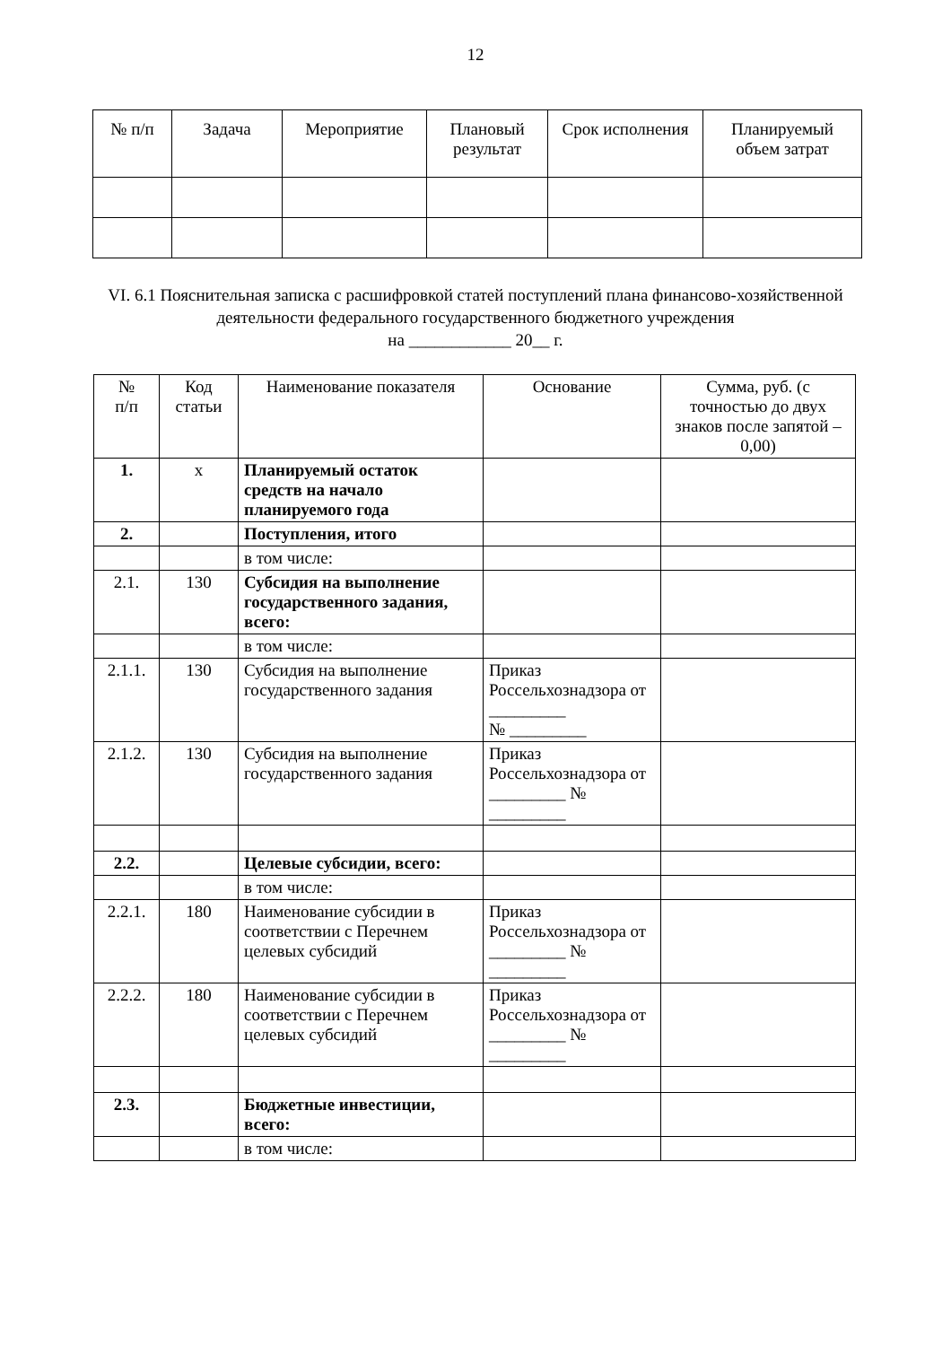12
| № п/п | Задача | Мероприятие | Плановый результат | Срок исполнения | Планируемый объем затрат |
| --- | --- | --- | --- | --- | --- |
VI. 6.1 Пояснительная записка с расшифровкой статей поступлений плана финансово-хозяйственной деятельности федерального государственного бюджетного учреждения
на ____________ 20__ г.
| № п/п | Код статьи | Наименование показателя | Основание | Сумма, руб. (с точностью до двух знаков после запятой – 0,00) |
| --- | --- | --- | --- | --- |
| 1. | x | Планируемый остаток средств на начало планируемого года | | |
| 2. | | Поступления, итого | | |
| | | в том числе: | | |
| 2.1. | 130 | Субсидия на выполнение государственного задания, всего: | | |
| | | в том числе: | | |
| 2.1.1. | 130 | Субсидия на выполнение государственного задания | Приказ Россельхознадзора от _________ № _________ | |
| 2.1.2. | 130 | Субсидия на выполнение государственного задания | Приказ Россельхознадзора от _________ № _________ | |
| 2.2. | | Целевые субсидии, всего: | | |
| | | в том числе: | | |
| 2.2.1. | 180 | Наименование субсидии в соответствии с Перечнем целевых субсидий | Приказ Россельхознадзора от _________ № _________ | |
| 2.2.2. | 180 | Наименование субсидии в соответствии с Перечнем целевых субсидий | Приказ Россельхознадзора от _________ № _________ | |
| 2.3. | | Бюджетные инвестиции, всего: | | |
| | | в том числе: | | |